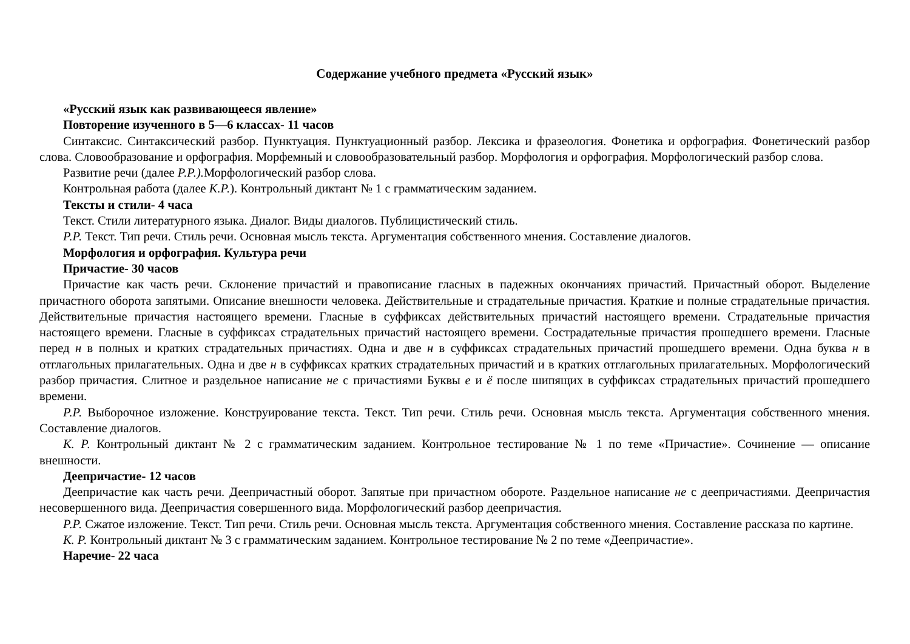Содержание учебного предмета «Русский язык»
«Русский язык как развивающееся явление»
Повторение изученного в 5—6 классах- 11 часов
Синтаксис. Синтаксический разбор. Пунктуация. Пунктуационный разбор. Лексика и фразеология. Фонетика и орфография. Фонетический разбор слова. Словообразование и орфография. Морфемный и словообразовательный разбор. Морфология и орфография. Морфологический разбор слова.
Развитие речи (далее Р.Р.). Морфологический разбор слова.
Контрольная работа (далее К.Р.). Контрольный диктант № 1 с грамматическим заданием.
Тексты и стили- 4 часа
Текст. Стили литературного языка. Диалог. Виды диалогов. Публицистический стиль.
Р.Р. Текст. Тип речи. Стиль речи. Основная мысль текста. Аргументация собственного мнения. Составление диалогов.
Морфология и орфография. Культура речи
Причастие- 30 часов
Причастие как часть речи. Склонение причастий и правописание гласных в падежных окончаниях причастий. Причастный оборот. Выделение причастного оборота запятыми. Описание внешности человека. Действительные и страдательные причастия. Краткие и полные страдательные причастия. Действительные причастия настоящего времени. Гласные в суффиксах действительных причастий настоящего времени. Страдательные причастия настоящего времени. Гласные в суффиксах страдательных причастий настоящего времени. Сострадательные причастия прошедшего времени. Гласные перед н в полных и кратких страдательных причастиях. Одна и две н в суффиксах страдательных причастий прошедшего времени. Одна буква н в отглагольных прилагательных. Одна и две н в суффиксах кратких страдательных причастий и в кратких отглагольных прилагательных. Морфологический разбор причастия. Слитное и раздельное написание не с причастиями Буквы е и ё после шипящих в суффиксах страдательных причастий прошедшего времени.
Р.Р. Выборочное изложение. Конструирование текста. Текст. Тип речи. Стиль речи. Основная мысль текста. Аргументация собственного мнения. Составление диалогов.
К. Р. Контрольный диктант № 2 с грамматическим заданием. Контрольное тестирование № 1 по теме «Причастие». Сочинение — описание внешности.
Деепричастие- 12 часов
Деепричастие как часть речи. Деепричастный оборот. Запятые при причастном обороте. Раздельное написание не с деепричастиями. Деепричастия несовершенного вида. Деепричастия совершенного вида. Морфологический разбор деепричастия.
Р.Р. Сжатое изложение. Текст. Тип речи. Стиль речи. Основная мысль текста. Аргументация собственного мнения. Составление рассказа по картине.
К. Р. Контрольный диктант № 3 с грамматическим заданием. Контрольное тестирование № 2 по теме «Деепричастие».
Наречие- 22 часа